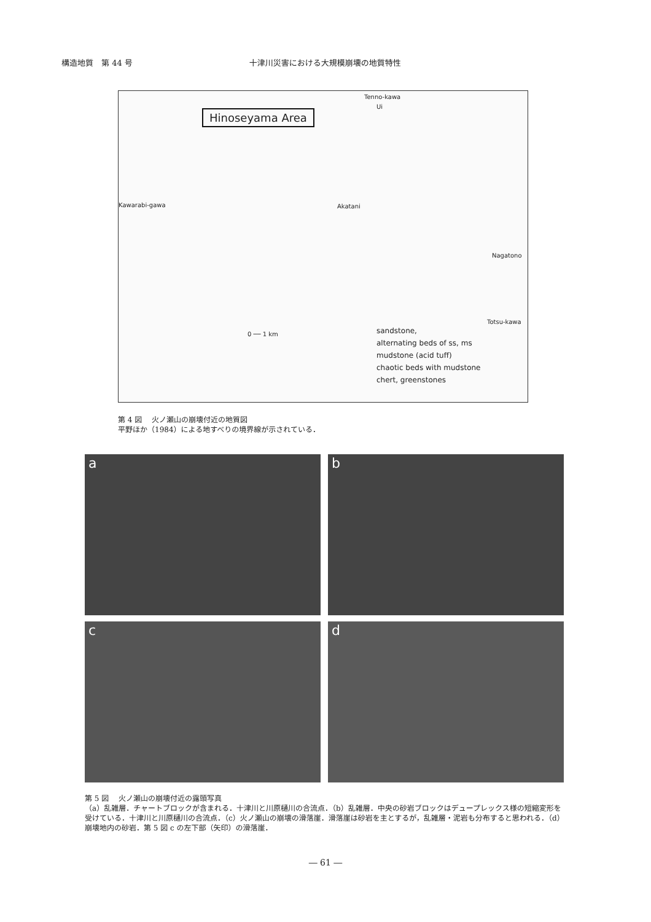構造地質　第 44 号 十津川災害における大規模崩壊の地質特性
Hinoseyama Area
Tenno-kawa
Ui
Kawarabi-gawa Akatani
Nagatono
Totsu-kawa
0 ── 1 km
sandstone,
alternating beds of ss, ms
mudstone (acid tuff)
chaotic beds with mudstone
chert, greenstones
第 4 図　 火ノ瀬山の崩壊付近の地質図
平野ほか（1984）による地すべりの境界線が示されている．
a
b
c
d
第 5 図　 火ノ瀬山の崩壊付近の露頭写真
（a）乱雑層．チャートブロックが含まれる．十津川と川原樋川の合流点．（b）乱雑層．中央の砂岩ブロックはデュープレックス様の短縮変形を受けている．十津川と川原樋川の合流点．（c）火ノ瀬山の崩壊の滑落崖．滑落崖は砂岩を主とするが，乱雑層・泥岩も分布すると思われる．（d）崩壊地内の砂岩．第 5 図 c の左下部（矢印）の滑落崖．
― 61 ―